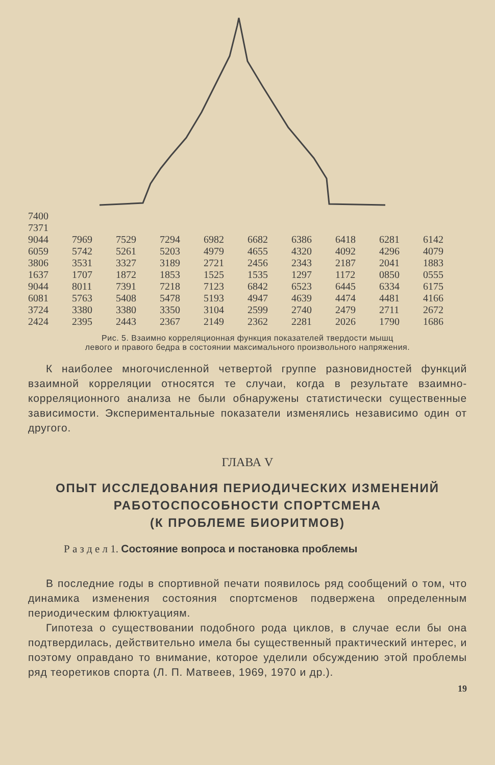| 7400 | | | | | | | | | |
| 7371 | | | | | | | | | |
| 9044 | 7969 | 7529 | 7294 | 6982 | 6682 | 6386 | 6418 | 6281 | 6142 |
| 6059 | 5742 | 5261 | 5203 | 4979 | 4655 | 4320 | 4092 | 4296 | 4079 |
| 3806 | 3531 | 3327 | 3189 | 2721 | 2456 | 2343 | 2187 | 2041 | 1883 |
| 1637 | 1707 | 1872 | 1853 | 1525 | 1535 | 1297 | 1172 | 0850 | 0555 |
| 9044 | 8011 | 7391 | 7218 | 7123 | 6842 | 6523 | 6445 | 6334 | 6175 |
| 6081 | 5763 | 5408 | 5478 | 5193 | 4947 | 4639 | 4474 | 4481 | 4166 |
| 3724 | 3380 | 3380 | 3350 | 3104 | 2599 | 2740 | 2479 | 2711 | 2672 |
| 2424 | 2395 | 2443 | 2367 | 2149 | 2362 | 2281 | 2026 | 1790 | 1686 |
Рис. 5. Взаимно корреляционная функция показателей твердости мышц
левого и правого бедра в состоянии максимального произвольного напряжения.
К наиболее многочисленной четвертой группе разновидностей функций взаимной корреляции относятся те случаи, когда в результате взаимно-корреляционного анализа не были обнаружены статистически существенные зависимости. Экспериментальные показатели изменялись независимо один от другого.
ГЛАВА V
ОПЫТ ИССЛЕДОВАНИЯ ПЕРИОДИЧЕСКИХ ИЗМЕНЕНИЙ
РАБОТОСПОСОБНОСТИ СПОРТСМЕНА
(К ПРОБЛЕМЕ БИОРИТМОВ)
Р а з д е л 1. Состояние вопроса и постановка проблемы
В последние годы в спортивной печати появилось ряд сообщений о том, что динамика изменения состояния спортсменов подвержена определенным периодическим флюктуациям.
Гипотеза о существовании подобного рода циклов, в случае если бы она подтвердилась, действительно имела бы существенный практический интерес, и поэтому оправдано то внимание, которое уделили обсуждению этой проблемы ряд теоретиков спорта (Л. П. Матвеев, 1969, 1970 и др.).
19